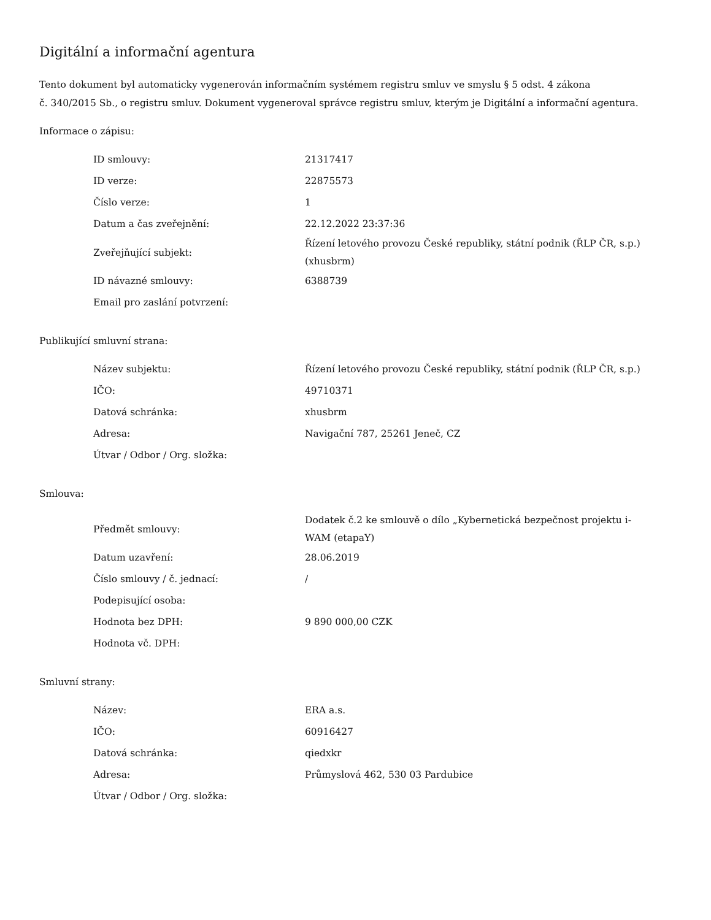Digitální a informační agentura
Tento dokument byl automaticky vygenerován informačním systémem registru smluv ve smyslu § 5 odst. 4 zákona
č. 340/2015 Sb., o registru smluv. Dokument vygeneroval správce registru smluv, kterým je Digitální a informační agentura.
Informace o zápisu:
| ID smlouvy: | 21317417 |
| ID verze: | 22875573 |
| Číslo verze: | 1 |
| Datum a čas zveřejnění: | 22.12.2022 23:37:36 |
| Zveřejňující subjekt: | Řízení letového provozu České republiky, státní podnik (ŘLP ČR, s.p.) (xhusbrm) |
| ID návazné smlouvy: | 6388739 |
| Email pro zaslání potvrzení: | |
Publikující smluvní strana:
| Název subjektu: | Řízení letového provozu České republiky, státní podnik (ŘLP ČR, s.p.) |
| IČO: | 49710371 |
| Datová schránka: | xhusbrm |
| Adresa: | Navigační 787, 25261 Jeneč, CZ |
| Útvar / Odbor / Org. složka: | |
Smlouva:
| Předmět smlouvy: | Dodatek č.2 ke smlouvě o dílo „Kybernetická bezpečnost projektu i-WAM (etapaY) |
| Datum uzavření: | 28.06.2019 |
| Číslo smlouvy / č. jednací: | / |
| Podepisující osoba: | |
| Hodnota bez DPH: | 9 890 000,00 CZK |
| Hodnota vč. DPH: | |
Smluvní strany:
| Název: | ERA a.s. |
| IČO: | 60916427 |
| Datová schránka: | qiedxkr |
| Adresa: | Průmyslová 462, 530 03 Pardubice |
| Útvar / Odbor / Org. složka: | |